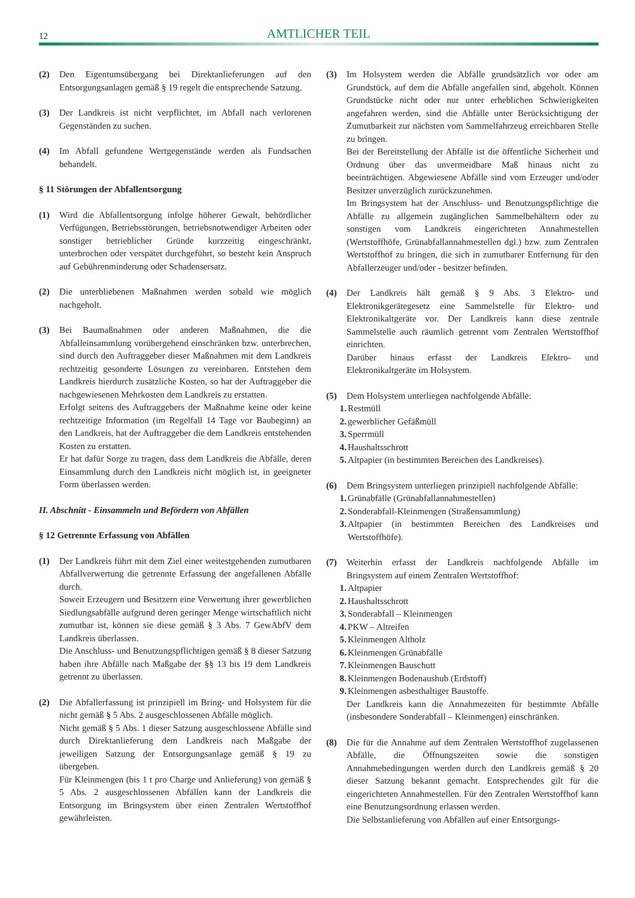12
AMTLICHER TEIL
(2) Den Eigentumsübergang bei Direktanlieferungen auf den Entsorgungsanlagen gemäß § 19 regelt die entsprechende Satzung.
(3) Der Landkreis ist nicht verpflichtet, im Abfall nach verlorenen Gegenständen zu suchen.
(4) Im Abfall gefundene Wertgegenstände werden als Fundsachen behandelt.
§ 11 Störungen der Abfallentsorgung
(1) Wird die Abfallentsorgung infolge höherer Gewalt, behördlicher Verfügungen, Betriebsstörungen, betriebsnotwendiger Arbeiten oder sonstiger betrieblicher Gründe kurzzeitig eingeschränkt, unterbrochen oder verspätet durchgeführt, so besteht kein Anspruch auf Gebührenminderung oder Schadensersatz.
(2) Die unterbliebenen Maßnahmen werden sobald wie möglich nachgeholt.
(3) Bei Baumaßnahmen oder anderen Maßnahmen, die die Abfalleinsammlung vorübergehend einschränken bzw. unterbrechen, sind durch den Auftraggeber dieser Maßnahmen mit dem Landkreis rechtzeitig gesonderte Lösungen zu vereinbaren. Entstehen dem Landkreis hierdurch zusätzliche Kosten, so hat der Auftraggeber die nachgewiesenen Mehrkosten dem Landkreis zu erstatten.
Erfolgt seitens des Auftraggebers der Maßnahme keine oder keine rechtzeitige Information (im Regelfall 14 Tage vor Baubeginn) an den Landkreis, hat der Auftraggeber die dem Landkreis entstehenden Kosten zu erstatten.
Er hat dafür Sorge zu tragen, dass dem Landkreis die Abfälle, deren Einsammlung durch den Landkreis nicht möglich ist, in geeigneter Form überlassen werden.
II. Abschnitt - Einsammeln und Befördern von Abfällen
§ 12 Getrennte Erfassung von Abfällen
(1) Der Landkreis führt mit dem Ziel einer weitestgehenden zumutbaren Abfallverwertung die getrennte Erfassung der angefallenen Abfälle durch.
Soweit Erzeugern und Besitzern eine Verwertung ihrer gewerblichen Siedlungsabfälle aufgrund deren geringer Menge wirtschaftlich nicht zumutbar ist, können sie diese gemäß § 3 Abs. 7 GewAbfV dem Landkreis überlassen.
Die Anschluss- und Benutzungspflichtigen gemäß § 8 dieser Satzung haben ihre Abfälle nach Maßgabe der §§ 13 bis 19 dem Landkreis getrennt zu überlassen.
(2) Die Abfallerfassung ist prinzipiell im Bring- und Holsystem für die nicht gemäß § 5 Abs. 2 ausgeschlossenen Abfälle möglich.
Nicht gemäß § 5 Abs. 1 dieser Satzung ausgeschlossene Abfälle sind durch Direktanlieferung dem Landkreis nach Maßgabe der jeweiligen Satzung der Entsorgungsanlage gemäß § 19 zu übergeben.
Für Kleinmengen (bis 1 t pro Charge und Anlieferung) von gemäß § 5 Abs. 2 ausgeschlossenen Abfällen kann der Landkreis die Entsorgung im Bringsystem über einen Zentralen Wertstoffhof gewährleisten.
(3) Im Holsystem werden die Abfälle grundsätzlich vor oder am Grundstück, auf dem die Abfälle angefallen sind, abgeholt. Können Grundstücke nicht oder nur unter erheblichen Schwierigkeiten angefahren werden, sind die Abfälle unter Berücksichtigung der Zumutbarkeit zur nächsten vom Sammelfahrzeug erreichbaren Stelle zu bringen.
Bei der Bereitstellung der Abfälle ist die öffentliche Sicherheit und Ordnung über das unvermeidbare Maß hinaus nicht zu beeinträchtigen. Abgewiesene Abfälle sind vom Erzeuger und/oder Besitzer unverzüglich zurückzunehmen.
Im Bringsystem hat der Anschluss- und Benutzungspflichtige die Abfälle zu allgemein zugänglichen Sammelbehältern oder zu sonstigen vom Landkreis eingerichteten Annahmestellen (Wertstoffhöfe, Grünabfallannahmestellen dgl.) bzw. zum Zentralen Wertstoffhof zu bringen, die sich in zumutbarer Entfernung für den Abfallerzeuger und/oder - besitzer befinden.
(4) Der Landkreis hält gemäß § 9 Abs. 3 Elektro- und Elektronikgerätegesetz eine Sammelstelle für Elektro- und Elektronikaltgeräte vor. Der Landkreis kann diese zentrale Sammelstelle auch räumlich getrennt vom Zentralen Wertstoffhof einrichten.
Darüber hinaus erfasst der Landkreis Elektro- und Elektronikaltgeräte im Holsystem.
(5) Dem Holsystem unterliegen nachfolgende Abfälle:
1. Restmüll
2. gewerblicher Gefäßmüll
3. Sperrmüll
4. Haushaltsschrott
5. Altpapier (in bestimmten Bereichen des Landkreises).
(6) Dem Bringsystem unterliegen prinzipiell nachfolgende Abfälle:
1. Grünabfälle (Grünabfallannahmestellen)
2. Sonderabfall-Kleinmengen (Straßensammlung)
3. Altpapier (in bestimmten Bereichen des Landkreises und Wertstoffhöfe).
(7) Weiterhin erfasst der Landkreis nachfolgende Abfälle im Bringsystem auf einem Zentralen Wertstoffhof:
1. Altpapier
2. Haushaltsschrott
3. Sonderabfall – Kleinmengen
4. PKW – Altreifen
5. Kleinmengen Altholz
6. Kleinmengen Grünabfälle
7. Kleinmengen Bauschutt
8. Kleinmengen Bodenaushub (Erdstoff)
9. Kleinmengen asbesthaltiger Baustoffe.
Der Landkreis kann die Annahmezeiten für bestimmte Abfälle (insbesondere Sonderabfall – Kleinmengen) einschränken.
(8) Die für die Annahme auf dem Zentralen Wertstoffhof zugelassenen Abfälle, die Öffnungszeiten sowie die sonstigen Annahmebedingungen werden durch den Landkreis gemäß § 20 dieser Satzung bekannt gemacht. Entsprechendes gilt für die eingerichteten Annahmestellen. Für den Zentralen Wertstoffhof kann eine Benutzungsordnung erlassen werden.
Die Selbstanlieferung von Abfällen auf einer Entsorgungs-